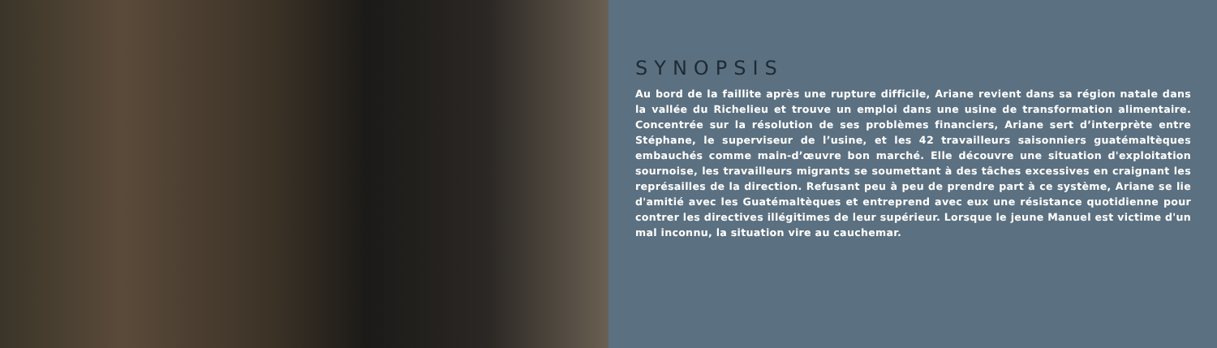SYNOPSIS
Au bord de la faillite après une rupture difficile, Ariane revient dans sa région natale dans la vallée du Richelieu et trouve un emploi dans une usine de transformation alimentaire. Concentrée sur la résolution de ses problèmes financiers, Ariane sert d’interprète entre Stéphane, le superviseur de l’usine, et les 42 travailleurs saisonniers guatémaltèques embauchés comme main-d’œuvre bon marché. Elle découvre une situation d'exploitation sournoise, les travailleurs migrants se soumettant à des tâches excessives en craignant les représailles de la direction. Refusant peu à peu de prendre part à ce système, Ariane se lie d'amitié avec les Guatémaltèques et entreprend avec eux une résistance quotidienne pour contrer les directives illégitimes de leur supérieur. Lorsque le jeune Manuel est victime d'un mal inconnu, la situation vire au cauchemar.